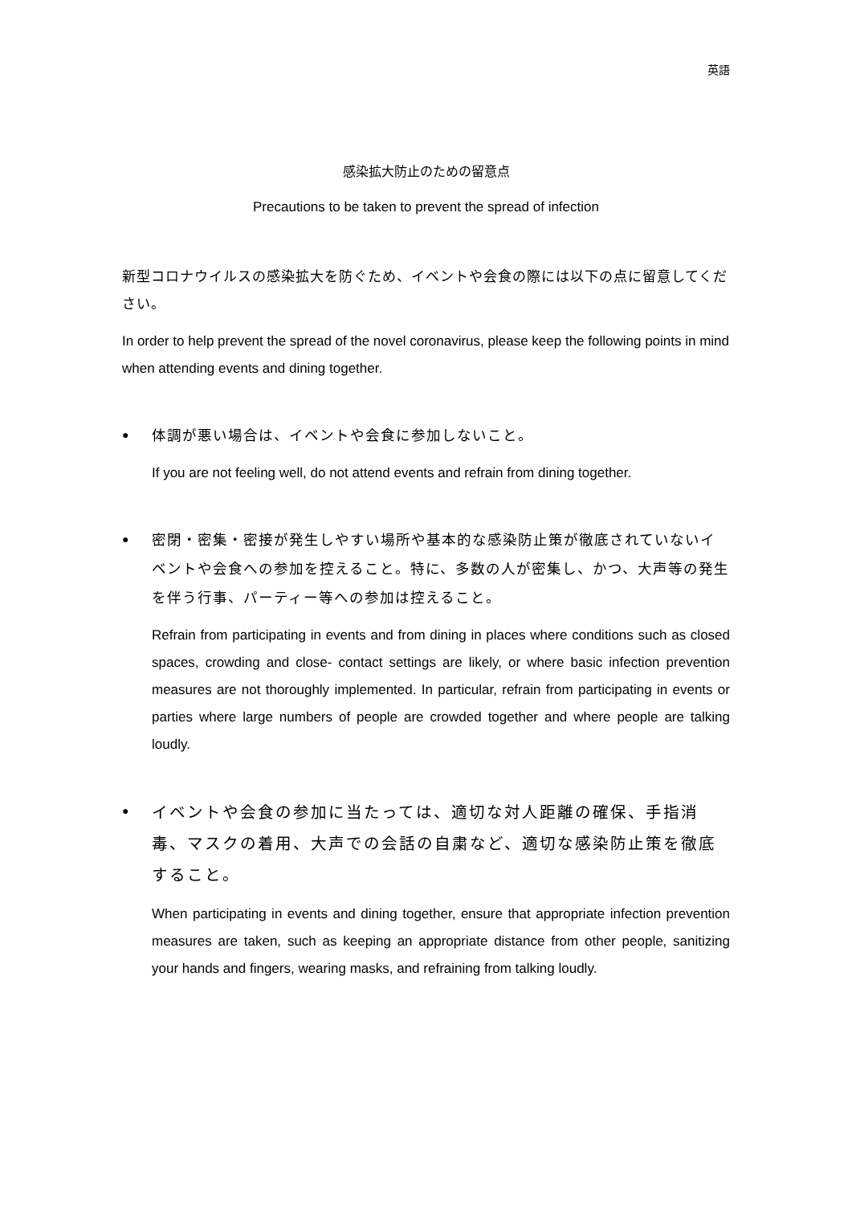英語
感染拡大防止のための留意点
Precautions to be taken to prevent the spread of infection
新型コロナウイルスの感染拡大を防ぐため、イベントや会食の際には以下の点に留意してください。
In order to help prevent the spread of the novel coronavirus, please keep the following points in mind when attending events and dining together.
●
体調が悪い場合は、イベントや会食に参加しないこと。
If you are not feeling well, do not attend events and refrain from dining together.
●
密閉・密集・密接が発生しやすい場所や基本的な感染防止策が徹底されていないイベントや会食への参加を控えること。特に、多数の人が密集し、かつ、大声等の発生を伴う行事、パーティー等への参加は控えること。
Refrain from participating in events and from dining in places where conditions such as closed spaces, crowding and close- contact settings are likely, or where basic infection prevention measures are not thoroughly implemented. In particular, refrain from participating in events or parties where large numbers of people are crowded together and where people are talking loudly.
●
イベントや会食の参加に当たっては、適切な対人距離の確保、手指消毒、マスクの着用、大声での会話の自粛など、適切な感染防止策を徹底すること。
When participating in events and dining together, ensure that appropriate infection prevention measures are taken, such as keeping an appropriate distance from other people, sanitizing your hands and fingers, wearing masks, and refraining from talking loudly.